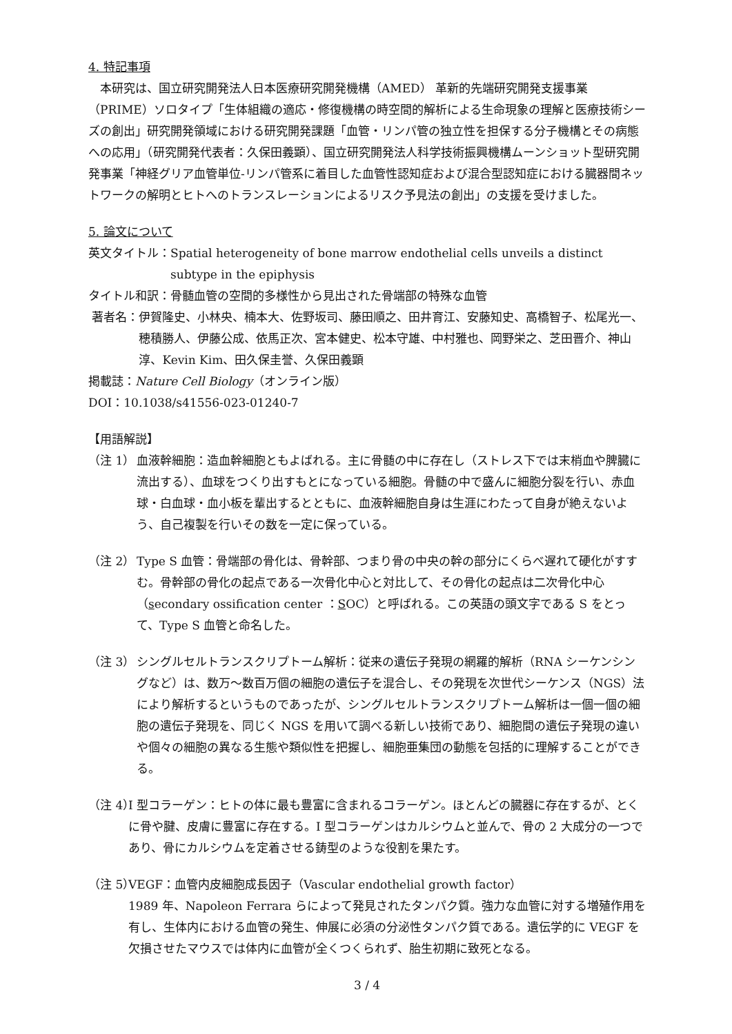4. 特記事項
本研究は、国立研究開発法人日本医療研究開発機構（AMED） 革新的先端研究開発支援事業（PRIME）ソロタイプ「生体組織の適応・修復機構の時空間的解析による生命現象の理解と医療技術シーズの創出」研究開発領域における研究開発課題「血管・リンパ管の独立性を担保する分子機構とその病態への応用」（研究開発代表者：久保田義顕）、国立研究開発法人科学技術振興機構ムーンショット型研究開発事業「神経グリア血管単位-リンパ管系に着目した血管性認知症および混合型認知症における臓器間ネットワークの解明とヒトへのトランスレーションによるリスク予見法の創出」の支援を受けました。
5. 論文について
英文タイトル： Spatial heterogeneity of bone marrow endothelial cells unveils a distinct subtype in the epiphysis
タイトル和訳：骨髄血管の空間的多様性から見出された骨端部の特殊な血管
著者名： 伊賀隆史、小林央、楠本大、佐野坂司、藤田順之、田井育江、安藤知史、高橋智子、松尾光一、穂積勝人、伊藤公成、依馬正次、宮本健史、松本守雄、中村雅也、岡野栄之、芝田晋介、神山淳、Kevin Kim、田久保圭誉、久保田義顕
掲載誌：Nature Cell Biology（オンライン版）
DOI：10.1038/s41556-023-01240-7
【用語解説】
（注 1） 血液幹細胞：造血幹細胞ともよばれる。主に骨髄の中に存在し（ストレス下では末梢血や脾臓に流出する）、血球をつくり出すもとになっている細胞。骨髄の中で盛んに細胞分裂を行い、赤血球・白血球・血小板を輩出するとともに、血液幹細胞自身は生涯にわたって自身が絶えないよう、自己複製を行いその数を一定に保っている。
（注 2） Type S 血管：骨端部の骨化は、骨幹部、つまり骨の中央の幹の部分にくらべ遅れて硬化がすすむ。骨幹部の骨化の起点である一次骨化中心と対比して、その骨化の起点は二次骨化中心（secondary ossification center ：SOC）と呼ばれる。この英語の頭文字である S をとって、Type S 血管と命名した。
（注 3） シングルセルトランスクリプトーム解析：従来の遺伝子発現の網羅的解析（RNA シーケンシングなど）は、数万～数百万個の細胞の遺伝子を混合し、その発現を次世代シーケンス（NGS）法により解析するというものであったが、シングルセルトランスクリプトーム解析は一個一個の細胞の遺伝子発現を、同じく NGS を用いて調べる新しい技術であり、細胞間の遺伝子発現の違いや個々の細胞の異なる生態や類似性を把握し、細胞亜集団の動態を包括的に理解することができる。
（注 4） I 型コラーゲン：ヒトの体に最も豊富に含まれるコラーゲン。ほとんどの臓器に存在するが、とくに骨や腱、皮膚に豊富に存在する。I 型コラーゲンはカルシウムと並んで、骨の 2 大成分の一つであり、骨にカルシウムを定着させる鋳型のような役割を果たす。
（注 5） VEGF：血管内皮細胞成長因子（Vascular endothelial growth factor）
1989 年、Napoleon Ferrara らによって発見されたタンパク質。強力な血管に対する増殖作用を有し、生体内における血管の発生、伸展に必須の分泌性タンパク質である。遺伝学的に VEGF を欠損させたマウスでは体内に血管が全くつくられず、胎生初期に致死となる。
3 / 4